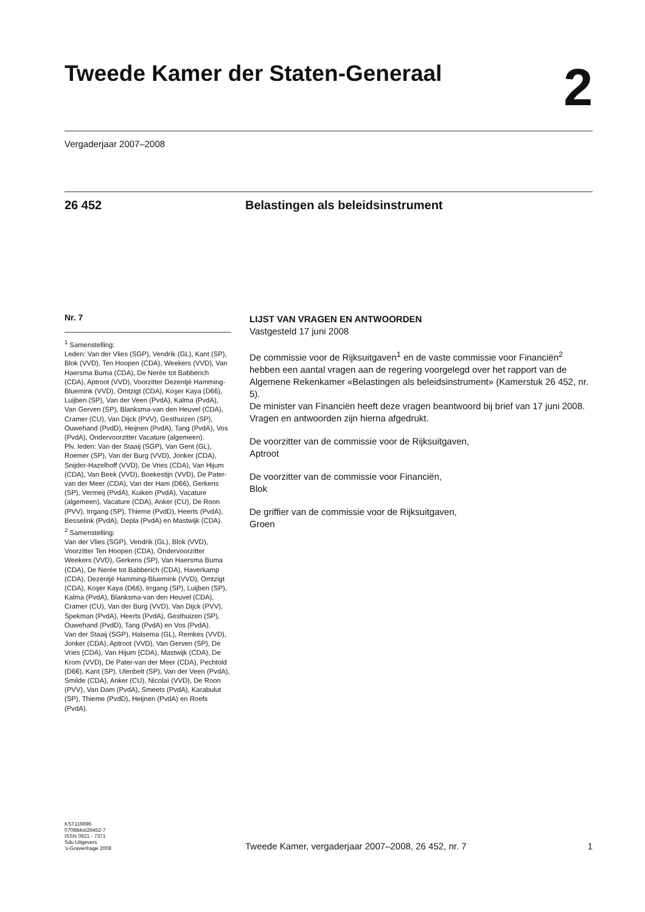Tweede Kamer der Staten-Generaal
2
Vergaderjaar 2007–2008
26 452 Belastingen als beleidsinstrument
Nr. 7
<sup>1</sup> Samenstelling:
Leden: Van der Vlies (SGP), Vendrik (GL), Kant (SP), Blok (VVD), Ten Hoopen (CDA), Weekers (VVD), Van Haersma Buma (CDA), De Nerée tot Babberich (CDA), Aptroot (VVD), Voorzitter Dezentjé Hamming-Bluemink (VVD), Omtzigt (CDA), Koşer Kaya (D66), Luijben (SP), Van der Veen (PvdA), Kalma (PvdA), Van Gerven (SP), Blanksma-van den Heuvel (CDA), Cramer (CU), Van Dijck (PVV), Gesthuizen (SP), Ouwehand (PvdD), Heijnen (PvdA), Tang (PvdA), Vos (PvdA), Ondervoorzitter Vacature (algemeen).
Plv. leden: Van der Staaij (SGP), Van Gent (GL), Roemer (SP), Van der Burg (VVD), Jonker (CDA), Snijder-Hazelhoff (VVD), De Vries (CDA), Van Hijum (CDA), Van Beek (VVD), Boekestijn (VVD), De Pater-van der Meer (CDA), Van der Ham (D66), Gerkens (SP), Vermeij (PvdA), Kuiken (PvdA), Vacature (algemeen), Vacature (CDA), Anker (CU), De Roon (PVV), Irrgang (SP), Thieme (PvdD), Heerts (PvdA), Besselink (PvdA), Depla (PvdA) en Mastwijk (CDA).
<sup>2</sup> Samenstelling:
Van der Vlies (SGP), Vendrik (GL), Blok (VVD), Voorzitter Ten Hoopen (CDA), Ondervoorzitter Weekers (VVD), Gerkens (SP), Van Haersma Buma (CDA), De Nerée tot Babberich (CDA), Haverkamp (CDA), Dezentjé Hamming-Bluemink (VVD), Omtzigt (CDA), Koşer Kaya (D66), Irrgang (SP), Luijben (SP), Kalma (PvdA), Blanksma-van den Heuvel (CDA), Cramer (CU), Van der Burg (VVD), Van Dijck (PVV), Spekman (PvdA), Heerts (PvdA), Gesthuizen (SP), Ouwehand (PvdD), Tang (PvdA) en Vos (PvdA).
Van der Staaij (SGP), Halsema (GL), Remkes (VVD), Jonker (CDA), Aptroot (VVD), Van Gerven (SP), De Vries (CDA), Van Hijum (CDA), Mastwijk (CDA), De Krom (VVD), De Pater-van der Meer (CDA), Pechtold (D66), Kant (SP), Ulenbelt (SP), Van der Veen (PvdA), Smilde (CDA), Anker (CU), Nicolaï (VVD), De Roon (PVV), Van Dam (PvdA), Smeets (PvdA), Karabulut (SP), Thieme (PvdD), Heijnen (PvdA) en Roefs (PvdA).
LIJST VAN VRAGEN EN ANTWOORDEN
Vastgesteld 17 juni 2008
De commissie voor de Rijksuitgaven<sup>1</sup> en de vaste commissie voor Financiën<sup>2</sup> hebben een aantal vragen aan de regering voorgelegd over het rapport van de Algemene Rekenkamer «Belastingen als beleidsinstrument» (Kamerstuk 26 452, nr. 5).
De minister van Financiën heeft deze vragen beantwoord bij brief van 17 juni 2008.
Vragen en antwoorden zijn hierna afgedrukt.
De voorzitter van de commissie voor de Rijksuitgaven,
Aptroot
De voorzitter van de commissie voor Financiën,
Blok
De griffier van de commissie voor de Rijksuitgaven,
Groen
KST119696
0708tkkst26452-7
ISSN 0921 - 7371
Sdu Uitgevers
’s-Gravenhage 2008
Tweede Kamer, vergaderjaar 2007–2008, 26 452, nr. 7
1